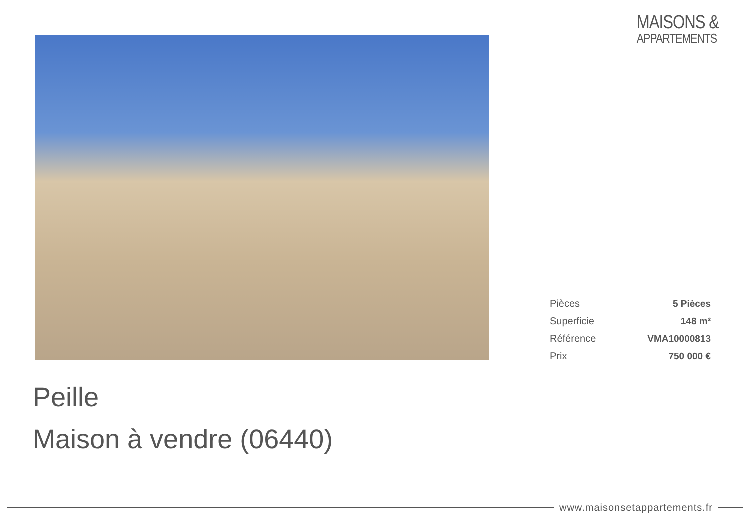MAISONS &
APPARTEMENTS
| Pièces | 5 Pièces |
| Superficie | 148 m² |
| Référence | VMA10000813 |
| Prix | 750 000 € |
Peille
Maison à vendre (06440)
www.maisonsetappartements.fr